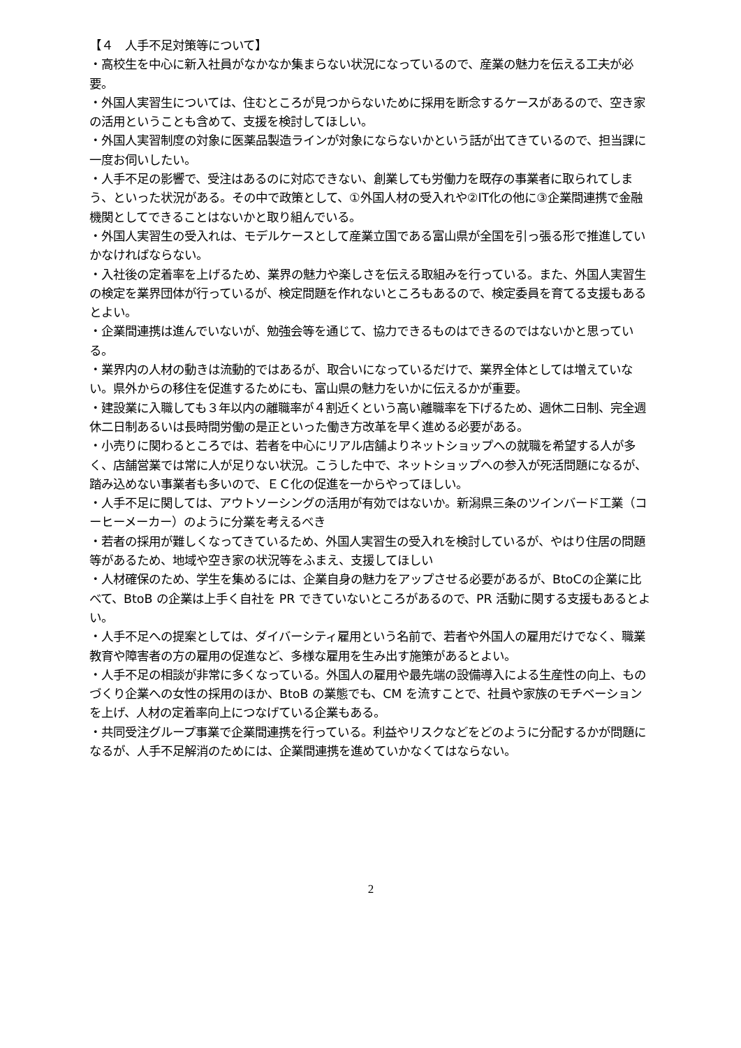【４　人手不足対策等について】
・高校生を中心に新入社員がなかなか集まらない状況になっているので、産業の魅力を伝える工夫が必要。
・外国人実習生については、住むところが見つからないために採用を断念するケースがあるので、空き家の活用ということも含めて、支援を検討してほしい。
・外国人実習制度の対象に医薬品製造ラインが対象にならないかという話が出てきているので、担当課に一度お伺いしたい。
・人手不足の影響で、受注はあるのに対応できない、創業しても労働力を既存の事業者に取られてしまう、といった状況がある。その中で政策として、①外国人材の受入れや②IT化の他に③企業間連携で金融機関としてできることはないかと取り組んでいる。
・外国人実習生の受入れは、モデルケースとして産業立国である富山県が全国を引っ張る形で推進していかなければならない。
・入社後の定着率を上げるため、業界の魅力や楽しさを伝える取組みを行っている。また、外国人実習生の検定を業界団体が行っているが、検定問題を作れないところもあるので、検定委員を育てる支援もあるとよい。
・企業間連携は進んでいないが、勉強会等を通じて、協力できるものはできるのではないかと思っている。
・業界内の人材の動きは流動的ではあるが、取合いになっているだけで、業界全体としては増えていない。県外からの移住を促進するためにも、富山県の魅力をいかに伝えるかが重要。
・建設業に入職しても３年以内の離職率が４割近くという高い離職率を下げるため、週休二日制、完全週休二日制あるいは長時間労働の是正といった働き方改革を早く進める必要がある。
・小売りに関わるところでは、若者を中心にリアル店舗よりネットショップへの就職を希望する人が多く、店舗営業では常に人が足りない状況。こうした中で、ネットショップへの参入が死活問題になるが、踏み込めない事業者も多いので、ＥＣ化の促進を一からやってほしい。
・人手不足に関しては、アウトソーシングの活用が有効ではないか。新潟県三条のツインバード工業（コーヒーメーカー）のように分業を考えるべき
・若者の採用が難しくなってきているため、外国人実習生の受入れを検討しているが、やはり住居の問題等があるため、地域や空き家の状況等をふまえ、支援してほしい
・人材確保のため、学生を集めるには、企業自身の魅力をアップさせる必要があるが、BtoCの企業に比べて、BtoB の企業は上手く自社を PR できていないところがあるので、PR 活動に関する支援もあるとよい。
・人手不足への提案としては、ダイバーシティ雇用という名前で、若者や外国人の雇用だけでなく、職業教育や障害者の方の雇用の促進など、多様な雇用を生み出す施策があるとよい。
・人手不足の相談が非常に多くなっている。外国人の雇用や最先端の設備導入による生産性の向上、ものづくり企業への女性の採用のほか、BtoB の業態でも、CM を流すことで、社員や家族のモチベーションを上げ、人材の定着率向上につなげている企業もある。
・共同受注グループ事業で企業間連携を行っている。利益やリスクなどをどのように分配するかが問題になるが、人手不足解消のためには、企業間連携を進めていかなくてはならない。
2